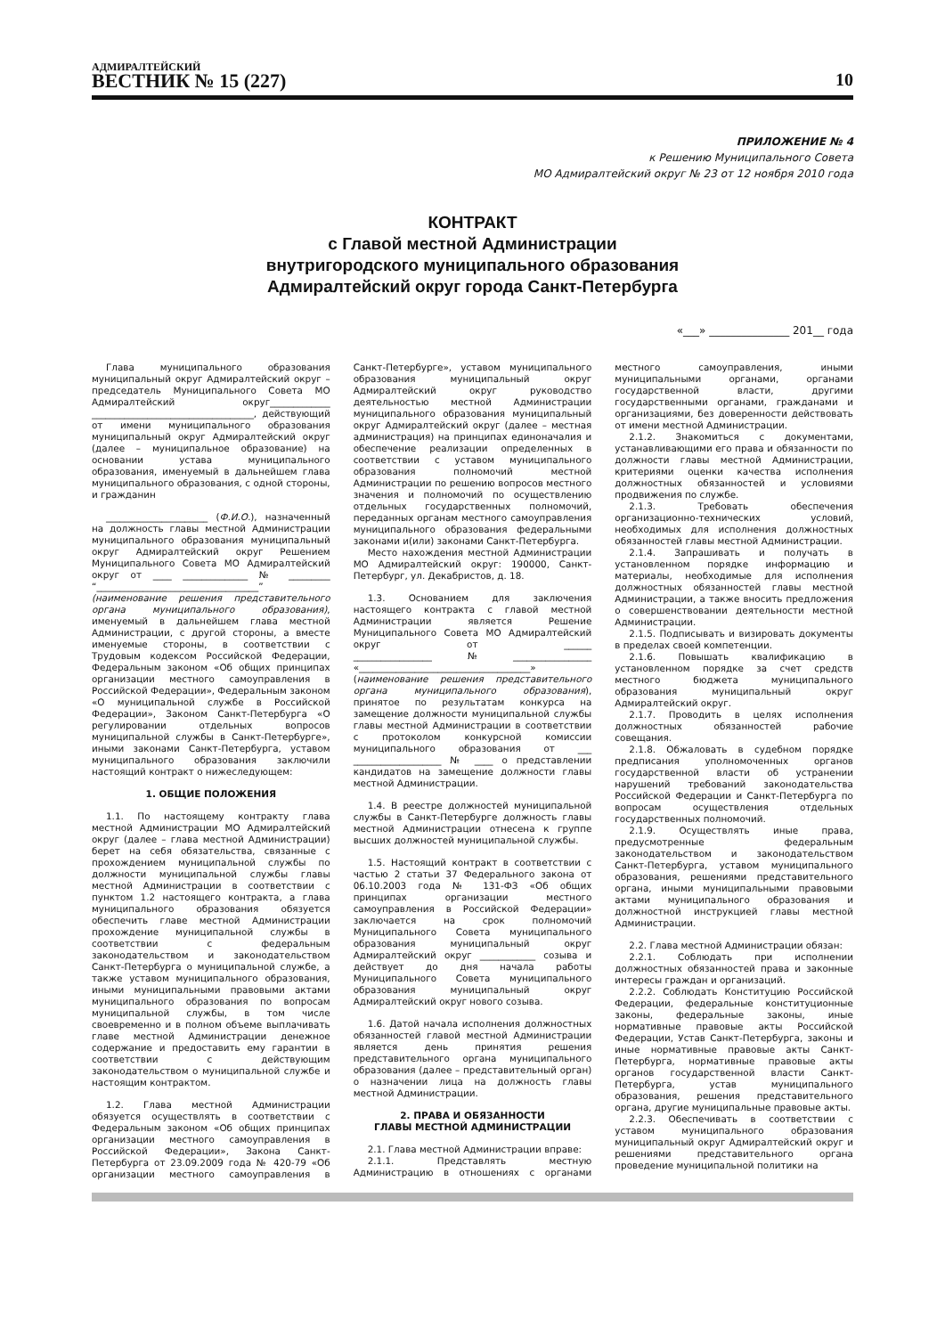АДМИРАЛТЕЙСКИЙ
ВЕСТНИК № 15 (227)
10
ПРИЛОЖЕНИЕ № 4
к Решению Муниципального Совета
МО Адмиралтейский округ № 23 от 12 ноября 2010 года
КОНТРАКТ
с Главой местной Администрации
внутригородского муниципального образования
Адмиралтейский округ города Санкт-Петербурга
«___» _______________ 201__ года
Глава муниципального образования муниципальный округ Адмиралтейский округ – председатель Муниципального Совета МО Адмиралтейский округ_____________ ___________________________________, действующий от имени муниципального образования муниципальный округ Адмиралтейский округ (далее – муниципальное образование) на основании устава муниципального образования, именуемый в дальнейшем глава муниципального образования, с одной стороны, и гражданин
______________________ (Ф.И.О.), назначенный на должность главы местной Администрации муниципального образования муниципальный округ Адмиралтейский округ Решением Муниципального Совета МО Адмиралтейский округ от ____ ______________ № _________ “___________________________________” (наименование решения представительного органа муниципального образования), именуемый в дальнейшем глава местной Администрации, с другой стороны, а вместе именуемые стороны, в соответствии с Трудовым кодексом Российской Федерации, Федеральным законом «Об общих принципах организации местного самоуправления в Российской Федерации», Федеральным законом «О муниципальной службе в Российской Федерации», Законом Санкт-Петербурга «О регулировании отдельных вопросов муниципальной службы в Санкт-Петербурге», иными законами Санкт-Петербурга, уставом муниципального образования заключили настоящий контракт о нижеследующем:
1. ОБЩИЕ ПОЛОЖЕНИЯ
1.1. По настоящему контракту глава местной Администрации МО Адмиралтейский округ (далее – глава местной Администрации) берет на себя обязательства, связанные с прохождением муниципальной службы по должности муниципальной службы главы местной Администрации в соответствии с пунктом 1.2 настоящего контракта, а глава муниципального образования обязуется обеспечить главе местной Администрации прохождение муниципальной службы в соответствии с федеральным законодательством и законодательством Санкт-Петербурга о муниципальной службе, а также уставом муниципального образования, иными муниципальными правовыми актами муниципального образования по вопросам муниципальной службы, в том числе своевременно и в полном объеме выплачивать главе местной Администрации денежное содержание и предоставить ему гарантии в соответствии с действующим законодательством о муниципальной службе и настоящим контрактом.
1.2. Глава местной Администрации обязуется осуществлять в соответствии с Федеральным законом «Об общих принципах организации местного самоуправления в Российской Федерации», Закона Санкт-Петербурга от 23.09.2009 года № 420-79 «Об организации местного самоуправления в Санкт-Петербурге», уставом муниципального образования муниципальный округ Адмиралтейский округ руководство деятельностью местной Администрации муниципального образования муниципальный округ Адмиралтейский округ (далее – местная администрация) на принципах единоначалия и обеспечение реализации определенных в соответствии с уставом муниципального образования полномочий местной Администрации по решению вопросов местного значения и полномочий по осуществлению отдельных государственных полномочий, переданных органам местного самоуправления муниципального образования федеральными законами и(или) законами Санкт-Петербурга.
Место нахождения местной Администрации МО Адмиралтейский округ: 190000, Санкт-Петербург, ул. Декабристов, д. 18.
1.3. Основанием для заключения настоящего контракта с главой местной Администрации является Решение Муниципального Совета МО Адмиралтейский округ от ______ _________________№_________________ «_____________________________________» (наименование решения представительного органа муниципального образования), принятое по результатам конкурса на замещение должности муниципальной службы главы местной Администрации в соответствии с протоколом конкурсной комиссии муниципального образования от ___ ___________________ № ____ о представлении кандидатов на замещение должности главы местной Администрации.
1.4. В реестре должностей муниципальной службы в Санкт-Петербурге должность главы местной Администрации отнесена к группе высших должностей муниципальной службы.
1.5. Настоящий контракт в соответствии с частью 2 статьи 37 Федерального закона от 06.10.2003 года № 131-ФЗ «Об общих принципах организации местного самоуправления в Российской Федерации» заключается на срок полномочий Муниципального Совета муниципального образования муниципальный округ Адмиралтейский округ ____________ созыва и действует до дня начала работы Муниципального Совета муниципального образования муниципальный округ Адмиралтейский округ нового созыва.
1.6. Датой начала исполнения должностных обязанностей главой местной Администрации является день принятия решения представительного органа муниципального образования (далее – представительный орган) о назначении лица на должность главы местной Администрации.
2. ПРАВА И ОБЯЗАННОСТИ
ГЛАВЫ МЕСТНОЙ АДМИНИСТРАЦИИ
2.1. Глава местной Администрации вправе:
2.1.1. Представлять местную Администрацию в отношениях с органами местного самоуправления, иными муниципальными органами, органами государственной власти, другими государственными органами, гражданами и организациями, без доверенности действовать от имени местной Администрации.
2.1.2. Знакомиться с документами, устанавливающими его права и обязанности по должности главы местной Администрации, критериями оценки качества исполнения должностных обязанностей и условиями продвижения по службе.
2.1.3. Требовать обеспечения организационно-технических условий, необходимых для исполнения должностных обязанностей главы местной Администрации.
2.1.4. Запрашивать и получать в установленном порядке информацию и материалы, необходимые для исполнения должностных обязанностей главы местной Администрации, а также вносить предложения о совершенствовании деятельности местной Администрации.
2.1.5. Подписывать и визировать документы в пределах своей компетенции.
2.1.6. Повышать квалификацию в установленном порядке за счет средств местного бюджета муниципального образования муниципальный округ Адмиралтейский округ.
2.1.7. Проводить в целях исполнения должностных обязанностей рабочие совещания.
2.1.8. Обжаловать в судебном порядке предписания уполномоченных органов государственной власти об устранении нарушений требований законодательства Российской Федерации и Санкт-Петербурга по вопросам осуществления отдельных государственных полномочий.
2.1.9. Осуществлять иные права, предусмотренные федеральным законодательством и законодательством Санкт-Петербурга, уставом муниципального образования, решениями представительного органа, иными муниципальными правовыми актами муниципального образования и должностной инструкцией главы местной Администрации.
2.2. Глава местной Администрации обязан:
2.2.1. Соблюдать при исполнении должностных обязанностей права и законные интересы граждан и организаций.
2.2.2. Соблюдать Конституцию Российской Федерации, федеральные конституционные законы, федеральные законы, иные нормативные правовые акты Российской Федерации, Устав Санкт-Петербурга, законы и иные нормативные правовые акты Санкт-Петербурга, нормативные правовые акты органов государственной власти Санкт-Петербурга, устав муниципального образования, решения представительного органа, другие муниципальные правовые акты.
2.2.3. Обеспечивать в соответствии с уставом муниципального образования муниципальный округ Адмиралтейский округ и решениями представительного органа проведение муниципальной политики на